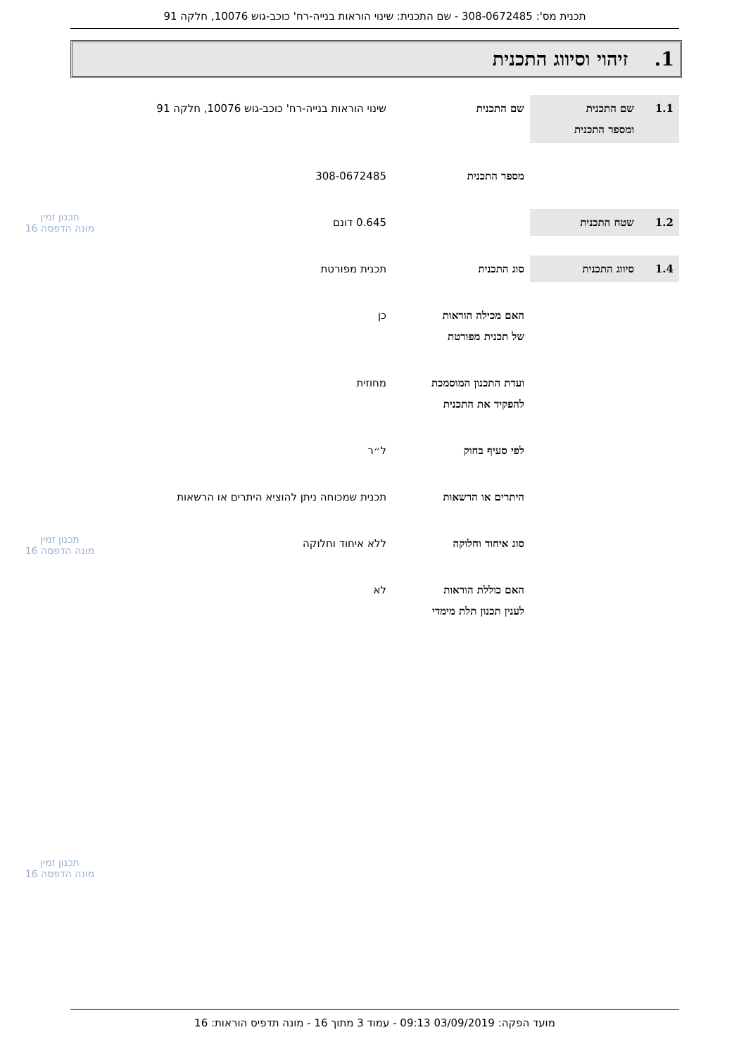תכנית מס': 308-0672485 - שם התכנית: שינוי הוראות בנייה-רח' כוכב-גוש 10076, חלקה 91
1. זיהוי וסיווג התכנית
| 1.1 | שם התכנית ומספר התכנית | שם התכנית | שינוי הוראות בנייה-רח' כוכב-גוש 10076, חלקה 91 |
| | | מספר התכנית | 308-0672485 |
| 1.2 | שטח התכנית | | 0.645 דונם |
| 1.4 | סיווג התכנית | סוג התכנית | תכנית מפורטת |
| | | האם מכילה הוראות של תכנית מפורטת | כן |
| | | ועדת התכנון המוסמכת להפקיד את התכנית | מחוזית |
| | | לפי סעיף בחוק | ל״ר |
| | | היתרים או הרשאות | תכנית שמכוחה ניתן להוציא היתרים או הרשאות |
| | | סוג איחוד וחלוקה | ללא איחוד וחלוקה |
| | | האם כוללת הוראות לענין תכנון תלת מימדי | לא |
תכנון זמין
מונה הדפסה 16
תכנון זמין
מונה הדפסה 16
תכנון זמין
מונה הדפסה 16
מועד הפקה: 03/09/2019 09:13 - עמוד 3 מתוך 16 - מונה תדפיס הוראות: 16